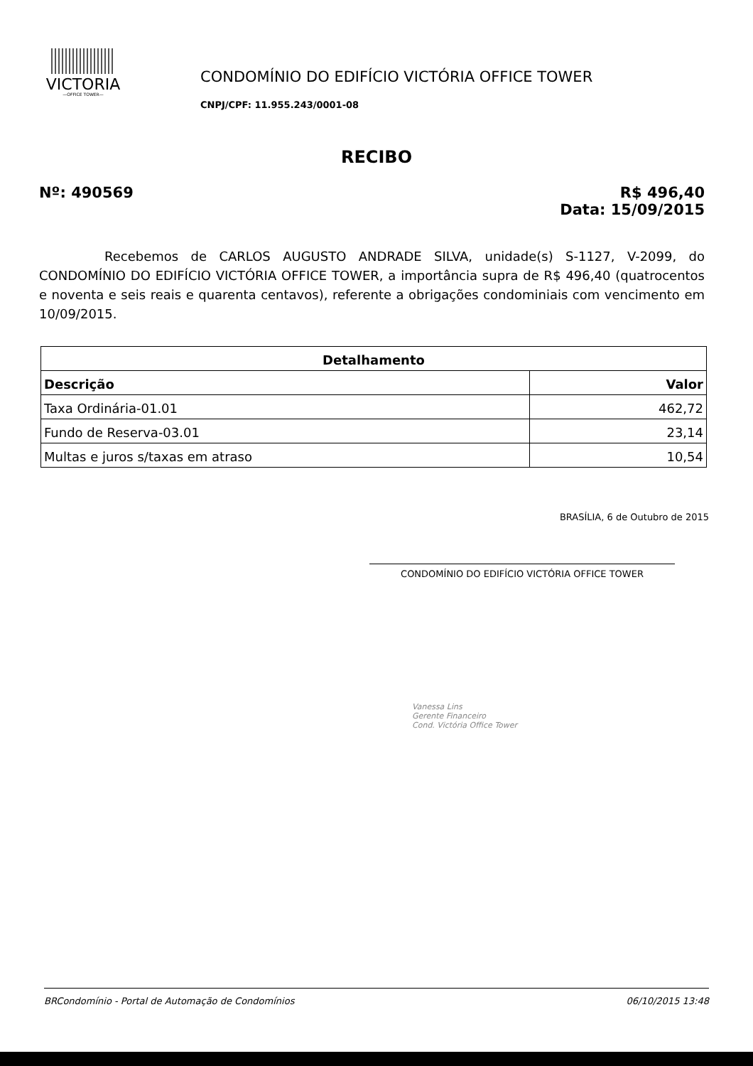VICTORIA
—OFFICE TOWER—
CONDOMÍNIO DO EDIFÍCIO VICTÓRIA OFFICE TOWER
CNPJ/CPF: 11.955.243/0001-08
RECIBO
Nº: 490569 R$ 496,40
Data: 15/09/2015
Recebemos de CARLOS AUGUSTO ANDRADE SILVA, unidade(s) S-1127, V-2099, do CONDOMÍNIO DO EDIFÍCIO VICTÓRIA OFFICE TOWER, a importância supra de R$ 496,40 (quatrocentos e noventa e seis reais e quarenta centavos), referente a obrigações condominiais com vencimento em 10/09/2015.
| Detalhamento | |
| --- | --- |
| Descrição | Valor |
| Taxa Ordinária-01.01 | 462,72 |
| Fundo de Reserva-03.01 | 23,14 |
| Multas e juros s/taxas em atraso | 10,54 |
BRASÍLIA, 6 de Outubro de 2015
Vanessa Lins
Gerente Financeiro
Cond. Victória Office Tower
CONDOMÍNIO DO EDIFÍCIO VICTÓRIA OFFICE TOWER
BRCondomínio - Portal de Automação de Condomínios 06/10/2015 13:48